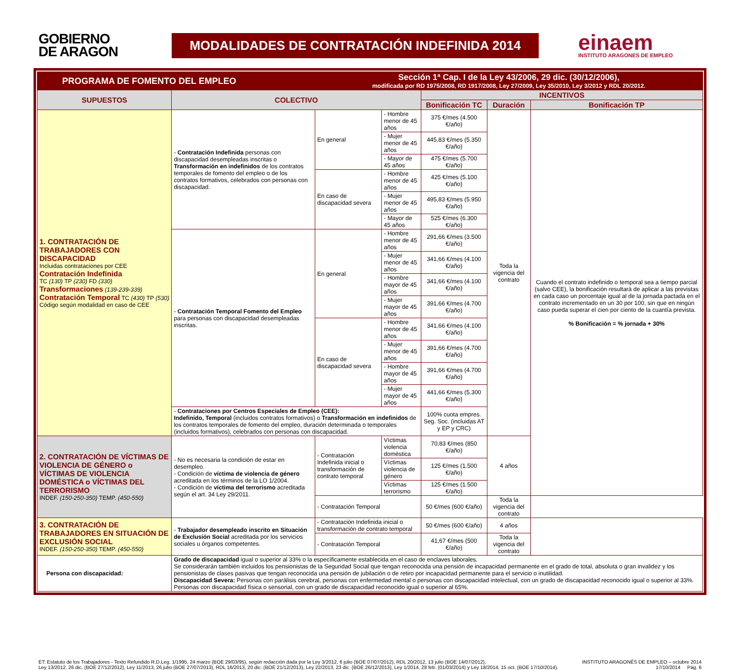GOBIERNO
DE ARAGON
MODALIDADES DE CONTRATACIÓN INDEFINIDA 2014
einaem
INSTITUTO ARAGONES DE EMPLEO
| PROGRAMA DE FOMENTO DEL EMPLEO | | Sección 1ª Cap. I de la Ley 43/2006, 29 dic. (30/12/2006), modificada por RD 1975/2008, RD 1917/2008, Ley 27/2009, Ley 35/2010, Ley 3/2012 y RDL 20/2012. | | | | | |
| SUPUESTOS | COLECTIVO | | | | INCENTIVOS | | |
| | | | | | Bonificación TC | Duración | Bonificación TP |
| 1. CONTRATACIÓN DE TRABAJADORES CON DISCAPACIDAD Incluidas contrataciones por CEE Contratación Indefinida TC (130) TP (230) FD (330) Transformaciones (139-239-339) Contratación Temporal TC (430) TP (530) Código según modalidad en caso de CEE | - Contratación Indefinida personas con discapacidad desempleadas inscritas o Transformación en indefinidos de los contratos temporales de fomento del empleo o de los contratos formativos, celebrados con personas con discapacidad. | | En general | - Hombre menor de 45 años | 375 €/mes (4.500 €/año) | Toda la vigencia del contrato | Cuando el contrato indefinido o temporal sea a tiempo parcial (salvo CEE), la bonificación resultará de aplicar a las previstas en cada caso un porcentaje igual al de la jornada pactada en el contrato incrementado en un 30 por 100, sin que en ningún caso pueda superar el cien por ciento de la cuantía prevista. % Bonificación = % jornada + 30% |
| | | | | - Mujer menor de 45 años | 445,83 €/mes (5.350 €/año) | | |
| | | | | - Mayor de 45 años | 475 €/mes (5.700 €/año) | | |
| | | | En caso de discapacidad severa | - Hombre menor de 45 años | 425 €/mes (5.100 €/año) | | |
| | | | | - Mujer menor de 45 años | 495,83 €/mes (5.950 €/año) | | |
| | | | | - Mayor de 45 años | 525 €/mes (6.300 €/año) | | |
| | - Contratación Temporal Fomento del Empleo para personas con discapacidad desempleadas inscritas. | | En general | - Hombre menor de 45 años | 291,66 €/mes (3.500 €/año) | | |
| | | | | - Mujer menor de 45 años | 341,66 €/mes (4.100 €/año) | | |
| | | | | - Hombre mayor de 45 años | 341,66 €/mes (4.100 €/año) | | |
| | | | | - Mujer mayor de 45 años | 391,66 €/mes (4.700 €/año) | | |
| | | | En caso de discapacidad severa | - Hombre menor de 45 años | 341,66 €/mes (4.100 €/año) | | |
| | | | | - Mujer menor de 45 años | 391,66 €/mes (4.700 €/año) | | |
| | | | | - Hombre mayor de 45 años | 391,66 €/mes (4.700 €/año) | | |
| | | | | - Mujer mayor de 45 años | 441,66 €/mes (5.300 €/año) | | |
| | - Contrataciones por Centros Especiales de Empleo (CEE): Indefinido, Temporal (incluidos contratos formativos) o Transformación en indefinidos de los contratos temporales de fomento del empleo, duración determinada o temporales (incluidos formativos), celebrados con personas con discapacidad. | | | | 100% cuota empres. Seg. Soc. (incluidas AT y EP y CRC) | | |
| 2. CONTRATACIÓN DE VÍCTIMAS DE VIOLENCIA DE GÉNERO o VÍCTIMAS DE VIOLENCIA DOMÉSTICA o VÍCTIMAS DEL TERRORISMO INDEF. (150-250-350) TEMP. (450-550) | - No es necesaria la condición de estar en desempleo. - Condición de víctima de violencia de género acreditada en los términos de la LO 1/2004. - Condición de víctima del terrorismo acreditada según el art. 34 Ley 29/2011. | - Contratación Indefinida inicial o transformación de contrato temporal | | Víctimas violencia doméstica | 70,83 €/mes (850 €/año) | 4 años | |
| | | | | Víctimas violencia de género | 125 €/mes (1.500 €/año) | | |
| | | | | Víctimas terrorismo | 125 €/mes (1.500 €/año) | | |
| | | - Contratación Temporal | | | 50 €/mes (600 €/año) | Toda la vigencia del contrato | |
| 3. CONTRATACIÓN DE TRABAJADORES EN SITUACIÓN DE EXCLUSIÓN SOCIAL INDEF. (150-250-350) TEMP. (450-550) | - Trabajador desempleado inscrito en Situación de Exclusión Social acreditada por los servicios sociales u órganos competentes. | - Contratación Indefinida inicial o transformación de contrato temporal | | | 50 €/mes (600 €/año) | 4 años | |
| | | - Contratación Temporal | | | 41,67 €/mes (500 €/año) | Toda la vigencia del contrato | |
| Persona con discapacidad: | Grado de discapacidad igual o superior al 33% o la específicamente establecida en el caso de enclaves laborales. Se considerarán también incluidos los pensionistas de la Seguridad Social que tengan reconocida una pensión de incapacidad permanente en el grado de total, absoluta o gran invalidez y los pensionistas de clases pasivas que tengan reconocida una pensión de jubilación o de retiro por incapacidad permanente para el servicio o inutilidad. Discapacidad Severa: Personas con parálisis cerebral, personas con enfermedad mental o personas con discapacidad intelectual, con un grado de discapacidad reconocido igual o superior al 33%. Personas con discapacidad física o sensorial, con un grado de discapacidad reconocido igual o superior al 65%. | | | | | | |
ET: Estatuto de los Trabajadores - Texto Refundido R.D.Leg. 1/1995, 24 marzo (BOE 29/03/95), según redacción dada por la Ley 3/2012, 6 julio (BOE 07/07/2012), RDL 20/2012, 13 julio (BOE 14/07/2012),
Ley 13/2012. 26 dic. (BOE 27/12/2012), Ley 11/2013, 26 julio (BOE 27/07/2013), RDL 16/2013, 20 dic. (BOE 21/12/2013), Ley 22/2013, 23 dic. (BOE 26/12/2013), Ley 1/2014, 28 feb. (01/03/2014) y Ley 18/2014, 15 oct. (BOE 17/10/2014).
INSTITUTO ARAGONÉS DE EMPLEO – octubre 2014
17/10/2014 Pág. 6